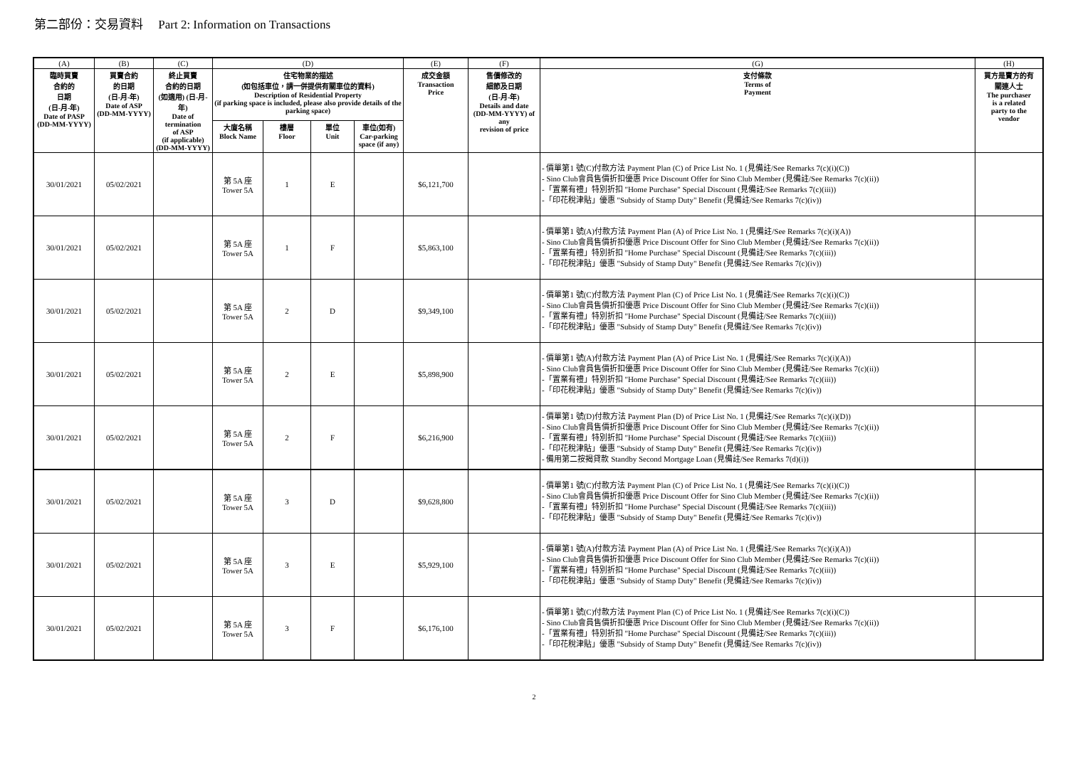第二部份：交易資料 Part 2: Information on Transactions
| (A) | (B) | (C) | (D) | | | | (E) | (F) | (G) | (H) |
| --- | --- | --- | --- | --- | --- | --- | --- | --- | --- | --- |
| 臨時買賣 合約的 日期 (日-月-年) Date of PASP (DD-MM-YYYY) | 買賣合約 的日期 (日-月-年) Date of ASP (DD-MM-YYYY) | 終止買賣 合約的日期 (如適用) (日-月-年) Date of termination of ASP (if applicable) (DD-MM-YYYY) | 住宅物業的描述 (如包括車位，請一併提供有關車位的資料) Description of Residential Property (if parking space is included, please also provide details of the parking space) | | | | 成交金額 Transaction Price | 售價修改的 細節及日期 (日-月-年) Details and date (DD-MM-YYYY) of any revision of price | 支付條款 Terms of Payment | 買方是賣方的有 關連人士 The purchaser is a related party to the vendor |
| | | | 大廈名稱 Block Name | 樓層 Floor | 單位 Unit | 車位(如有) Car-parking space (if any) | | | | |
| 30/01/2021 | 05/02/2021 | | 第 5A 座 Tower 5A | 1 | E | | $6,121,700 | | - 價單第1 號(C)付款方法 Payment Plan (C) of Price List No. 1 (見備註/See Remarks 7(c)(i)(C)) - Sino Club會員售價折扣優惠 Price Discount Offer for Sino Club Member (見備註/See Remarks 7(c)(ii)) -「置業有禮」特別折扣 "Home Purchase" Special Discount (見備註/See Remarks 7(c)(iii)) -「印花稅津貼」優惠 "Subsidy of Stamp Duty" Benefit (見備註/See Remarks 7(c)(iv)) | |
| 30/01/2021 | 05/02/2021 | | 第 5A 座 Tower 5A | 1 | F | | $5,863,100 | | - 價單第1 號(A)付款方法 Payment Plan (A) of Price List No. 1 (見備註/See Remarks 7(c)(i)(A)) - Sino Club會員售價折扣優惠 Price Discount Offer for Sino Club Member (見備註/See Remarks 7(c)(ii)) -「置業有禮」特別折扣 "Home Purchase" Special Discount (見備註/See Remarks 7(c)(iii)) -「印花稅津貼」優惠 "Subsidy of Stamp Duty" Benefit (見備註/See Remarks 7(c)(iv)) | |
| 30/01/2021 | 05/02/2021 | | 第 5A 座 Tower 5A | 2 | D | | $9,349,100 | | - 價單第1 號(C)付款方法 Payment Plan (C) of Price List No. 1 (見備註/See Remarks 7(c)(i)(C)) - Sino Club會員售價折扣優惠 Price Discount Offer for Sino Club Member (見備註/See Remarks 7(c)(ii)) -「置業有禮」特別折扣 "Home Purchase" Special Discount (見備註/See Remarks 7(c)(iii)) -「印花稅津貼」優惠 "Subsidy of Stamp Duty" Benefit (見備註/See Remarks 7(c)(iv)) | |
| 30/01/2021 | 05/02/2021 | | 第 5A 座 Tower 5A | 2 | E | | $5,898,900 | | - 價單第1 號(A)付款方法 Payment Plan (A) of Price List No. 1 (見備註/See Remarks 7(c)(i)(A)) - Sino Club會員售價折扣優惠 Price Discount Offer for Sino Club Member (見備註/See Remarks 7(c)(ii)) -「置業有禮」特別折扣 "Home Purchase" Special Discount (見備註/See Remarks 7(c)(iii)) -「印花稅津貼」優惠 "Subsidy of Stamp Duty" Benefit (見備註/See Remarks 7(c)(iv)) | |
| 30/01/2021 | 05/02/2021 | | 第 5A 座 Tower 5A | 2 | F | | $6,216,900 | | - 價單第1 號(D)付款方法 Payment Plan (D) of Price List No. 1 (見備註/See Remarks 7(c)(i)(D)) - Sino Club會員售價折扣優惠 Price Discount Offer for Sino Club Member (見備註/See Remarks 7(c)(ii)) -「置業有禮」特別折扣 "Home Purchase" Special Discount (見備註/See Remarks 7(c)(iii)) -「印花稅津貼」優惠 "Subsidy of Stamp Duty" Benefit (見備註/See Remarks 7(c)(iv)) - 備用第二按揭貸款 Standby Second Mortgage Loan (見備註/See Remarks 7(d)(i)) | |
| 30/01/2021 | 05/02/2021 | | 第 5A 座 Tower 5A | 3 | D | | $9,628,800 | | - 價單第1 號(C)付款方法 Payment Plan (C) of Price List No. 1 (見備註/See Remarks 7(c)(i)(C)) - Sino Club會員售價折扣優惠 Price Discount Offer for Sino Club Member (見備註/See Remarks 7(c)(ii)) -「置業有禮」特別折扣 "Home Purchase" Special Discount (見備註/See Remarks 7(c)(iii)) -「印花稅津貼」優惠 "Subsidy of Stamp Duty" Benefit (見備註/See Remarks 7(c)(iv)) | |
| 30/01/2021 | 05/02/2021 | | 第 5A 座 Tower 5A | 3 | E | | $5,929,100 | | - 價單第1 號(A)付款方法 Payment Plan (A) of Price List No. 1 (見備註/See Remarks 7(c)(i)(A)) - Sino Club會員售價折扣優惠 Price Discount Offer for Sino Club Member (見備註/See Remarks 7(c)(ii)) -「置業有禮」特別折扣 "Home Purchase" Special Discount (見備註/See Remarks 7(c)(iii)) -「印花稅津貼」優惠 "Subsidy of Stamp Duty" Benefit (見備註/See Remarks 7(c)(iv)) | |
| 30/01/2021 | 05/02/2021 | | 第 5A 座 Tower 5A | 3 | F | | $6,176,100 | | - 價單第1 號(C)付款方法 Payment Plan (C) of Price List No. 1 (見備註/See Remarks 7(c)(i)(C)) - Sino Club會員售價折扣優惠 Price Discount Offer for Sino Club Member (見備註/See Remarks 7(c)(ii)) -「置業有禮」特別折扣 "Home Purchase" Special Discount (見備註/See Remarks 7(c)(iii)) -「印花稅津貼」優惠 "Subsidy of Stamp Duty" Benefit (見備註/See Remarks 7(c)(iv)) | |
2